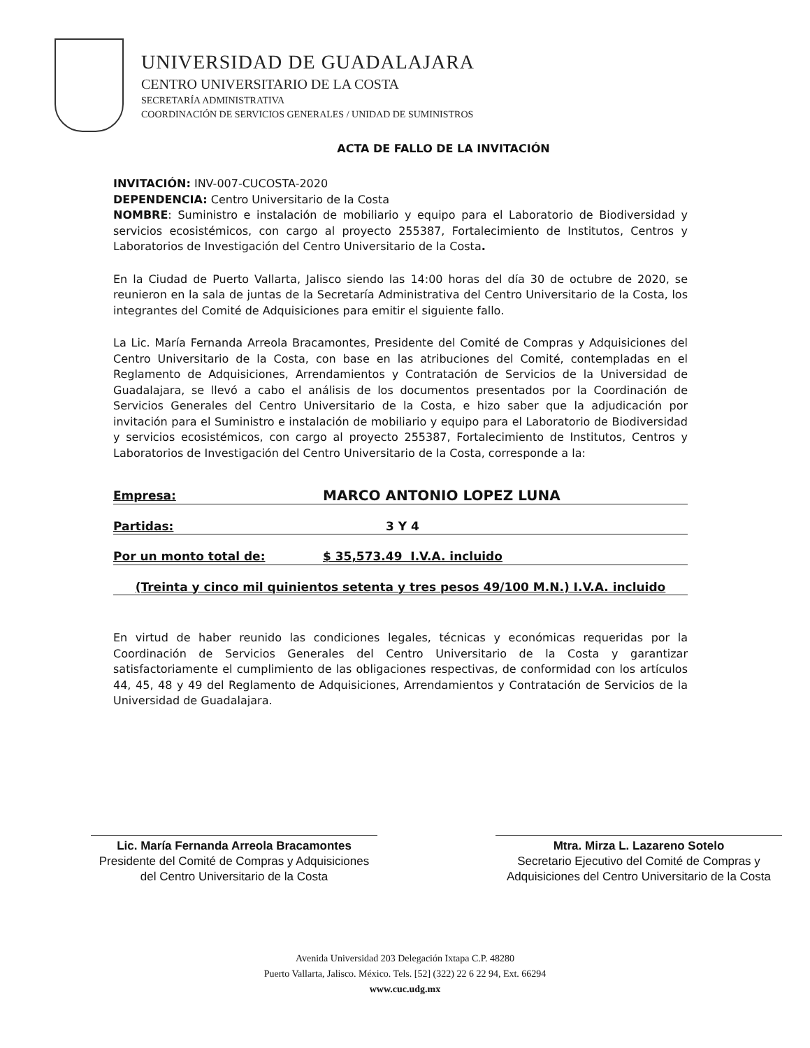UNIVERSIDAD DE GUADALAJARA
CENTRO UNIVERSITARIO DE LA COSTA
SECRETARÍA ADMINISTRATIVA
COORDINACIÓN DE SERVICIOS GENERALES / UNIDAD DE SUMINISTROS
ACTA DE FALLO DE LA INVITACIÓN
INVITACIÓN: INV-007-CUCOSTA-2020
DEPENDENCIA: Centro Universitario de la Costa
NOMBRE: Suministro e instalación de mobiliario y equipo para el Laboratorio de Biodiversidad y servicios ecosistémicos, con cargo al proyecto 255387, Fortalecimiento de Institutos, Centros y Laboratorios de Investigación del Centro Universitario de la Costa.
En la Ciudad de Puerto Vallarta, Jalisco siendo las 14:00 horas del día 30 de octubre de 2020, se reunieron en la sala de juntas de la Secretaría Administrativa del Centro Universitario de la Costa, los integrantes del Comité de Adquisiciones para emitir el siguiente fallo.
La Lic. María Fernanda Arreola Bracamontes, Presidente del Comité de Compras y Adquisiciones del Centro Universitario de la Costa, con base en las atribuciones del Comité, contempladas en el Reglamento de Adquisiciones, Arrendamientos y Contratación de Servicios de la Universidad de Guadalajara, se llevó a cabo el análisis de los documentos presentados por la Coordinación de Servicios Generales del Centro Universitario de la Costa, e hizo saber que la adjudicación por invitación para el Suministro e instalación de mobiliario y equipo para el Laboratorio de Biodiversidad y servicios ecosistémicos, con cargo al proyecto 255387, Fortalecimiento de Institutos, Centros y Laboratorios de Investigación del Centro Universitario de la Costa, corresponde a la:
Empresa: MARCO ANTONIO LOPEZ LUNA
Partidas: 3 Y 4
Por un monto total de: $ 35,573.49 I.V.A. incluido
(Treinta y cinco mil quinientos setenta y tres pesos 49/100 M.N.) I.V.A. incluido
En virtud de haber reunido las condiciones legales, técnicas y económicas requeridas por la Coordinación de Servicios Generales del Centro Universitario de la Costa y garantizar satisfactoriamente el cumplimiento de las obligaciones respectivas, de conformidad con los artículos 44, 45, 48 y 49 del Reglamento de Adquisiciones, Arrendamientos y Contratación de Servicios de la Universidad de Guadalajara.
Lic. María Fernanda Arreola Bracamontes
Presidente del Comité de Compras y Adquisiciones del Centro Universitario de la Costa
Mtra. Mirza L. Lazareno Sotelo
Secretario Ejecutivo del Comité de Compras y Adquisiciones del Centro Universitario de la Costa
Avenida Universidad 203 Delegación Ixtapa C.P. 48280
Puerto Vallarta, Jalisco. México. Tels. [52] (322) 22 6 22 94, Ext. 66294
www.cuc.udg.mx